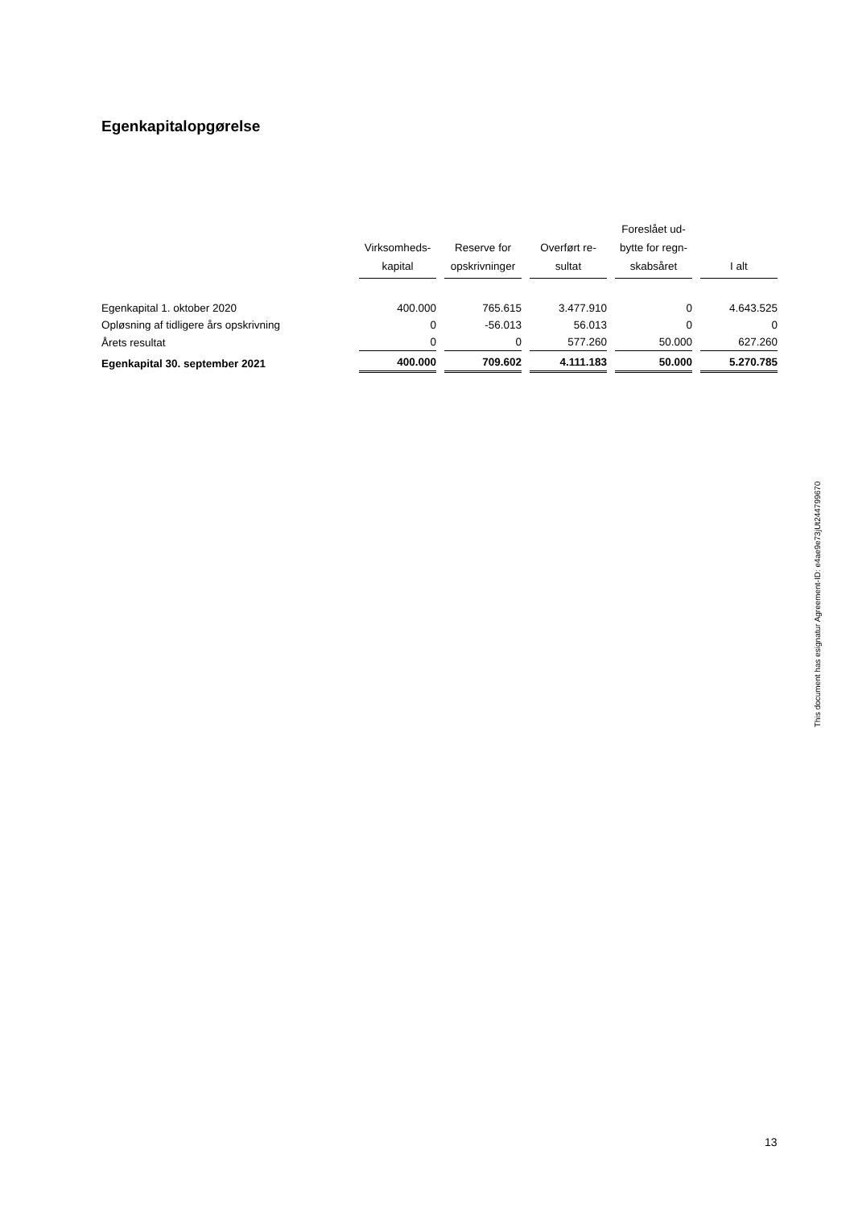Egenkapitalopgørelse
| | Virksomheds- kapital | Reserve for opskrivninger | Overført re- sultat | Foreslået ud- bytte for regn- skabsåret | I alt |
| --- | --- | --- | --- | --- | --- |
| Egenkapital 1. oktober 2020 | 400.000 | 765.615 | 3.477.910 | 0 | 4.643.525 |
| Opløsning af tidligere års opskrivning | 0 | -56.013 | 56.013 | 0 | 0 |
| Årets resultat | 0 | 0 | 577.260 | 50.000 | 627.260 |
| Egenkapital 30. september 2021 | 400.000 | 709.602 | 4.111.183 | 50.000 | 5.270.785 |
This document has esignatur Agreement-ID: e4ae9e73jUt244799670
13